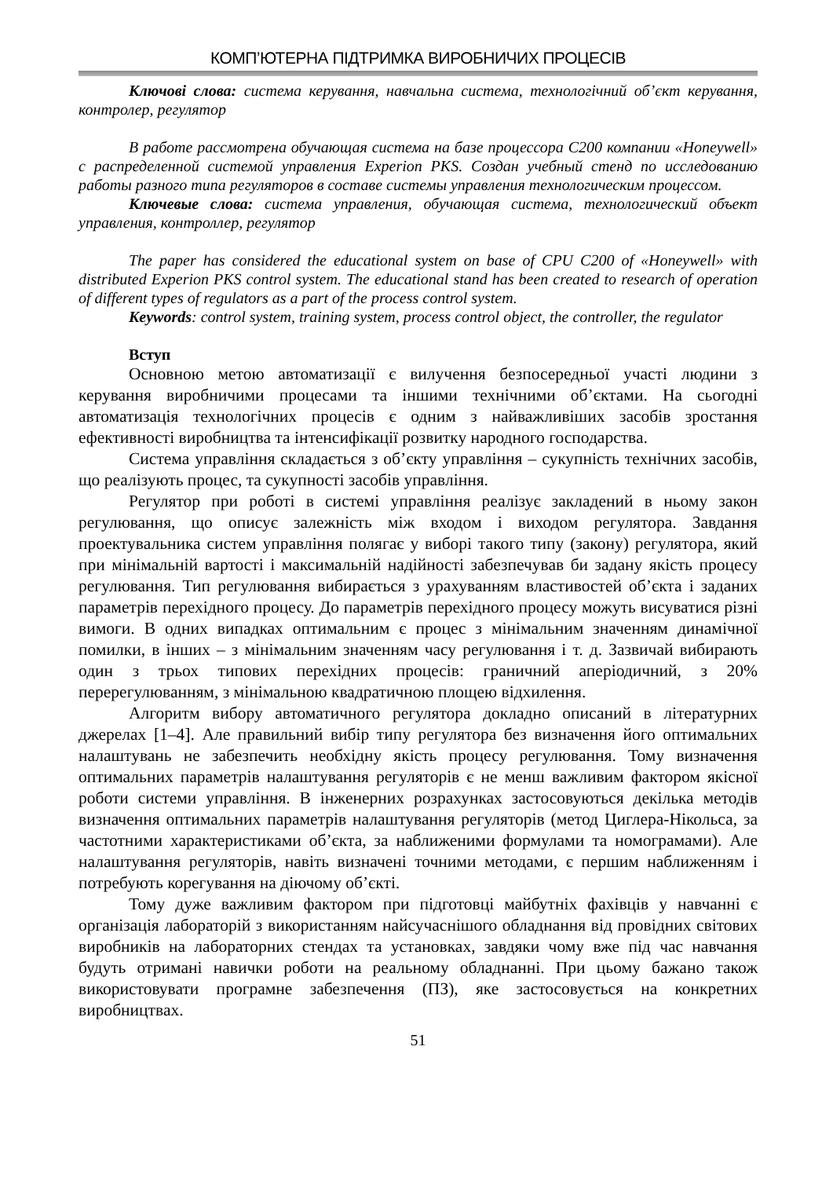КОМП’ЮТЕРНА ПІДТРИМКА ВИРОБНИЧИХ ПРОЦЕСІВ
Ключові слова: система керування, навчальна система, технологічний об’єкт керування, контролер, регулятор
В работе рассмотрена обучающая система на базе процессора С200 компании «Honeywell» с распределенной системой управления Experion PKS. Создан учебный стенд по исследованию работы разного типа регуляторов в составе системы управления технологическим процессом.
Ключевые слова: система управления, обучающая система, технологический объект управления, контроллер, регулятор
The paper has considered the educational system on base of CPU C200 of «Honeywell» with distributed Experion PKS control system. The educational stand has been created to research of operation of different types of regulators as a part of the process control system.
Keywords: control system, training system, process control object, the controller, the regulator
Вступ
Основною метою автоматизації є вилучення безпосередньої участі людини з керування виробничими процесами та іншими технічними об’єктами. На сьогодні автоматизація технологічних процесів є одним з найважливіших засобів зростання ефективності виробництва та інтенсифікації розвитку народного господарства.
Система управління складається з об’єкту управління – сукупність технічних засобів, що реалізують процес, та сукупності засобів управління.
Регулятор при роботі в системі управління реалізує закладений в ньому закон регулювання, що описує залежність між входом і виходом регулятора. Завдання проектувальника систем управління полягає у виборі такого типу (закону) регулятора, який при мінімальній вартості і максимальній надійності забезпечував би задану якість процесу регулювання. Тип регулювання вибирається з урахуванням властивостей об’єкта і заданих параметрів перехідного процесу. До параметрів перехідного процесу можуть висуватися різні вимоги. В одних випадках оптимальним є процес з мінімальним значенням динамічної помилки, в інших – з мінімальним значенням часу регулювання і т. д. Зазвичай вибирають один з трьох типових перехідних процесів: граничний аперіодичний, з 20% перерегулюванням, з мінімальною квадратичною площею відхилення.
Алгоритм вибору автоматичного регулятора докладно описаний в літературних джерелах [1–4]. Але правильний вибір типу регулятора без визначення його оптимальних налаштувань не забезпечить необхідну якість процесу регулювання. Тому визначення оптимальних параметрів налаштування регуляторів є не менш важливим фактором якісної роботи системи управління. В інженерних розрахунках застосовуються декілька методів визначення оптимальних параметрів налаштування регуляторів (метод Циглера-Нікольса, за частотними характеристиками об’єкта, за наближеними формулами та номограмами). Але налаштування регуляторів, навіть визначені точними методами, є першим наближенням і потребують корегування на діючому об’єкті.
Тому дуже важливим фактором при підготовці майбутніх фахівців у навчанні є організація лабораторій з використанням найсучаснішого обладнання від провідних світових виробників на лабораторних стендах та установках, завдяки чому вже під час навчання будуть отримані навички роботи на реальному обладнанні. При цьому бажано також використовувати програмне забезпечення (ПЗ), яке застосовується на конкретних виробництвах.
51